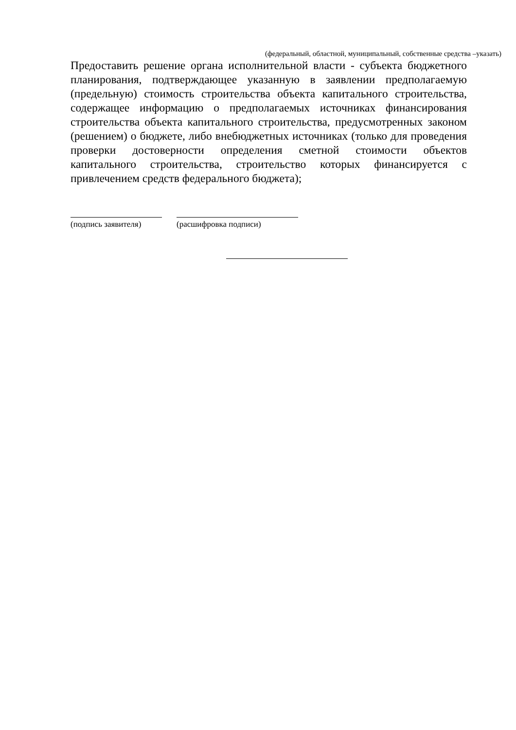(федеральный, областной, муниципальный, собственные средства –указать)
Предоставить решение органа исполнительной власти - субъекта бюджетного планирования, подтверждающее указанную в заявлении предполагаемую (предельную) стоимость строительства объекта капитального строительства, содержащее информацию о предполагаемых источниках финансирования строительства объекта капитального строительства, предусмотренных законом (решением) о бюджете, либо внебюджетных источниках (только для проведения проверки достоверности определения сметной стоимости объектов капитального строительства, строительство которых финансируется с привлечением средств федерального бюджета);
(подпись заявителя)
(расшифровка подписи)